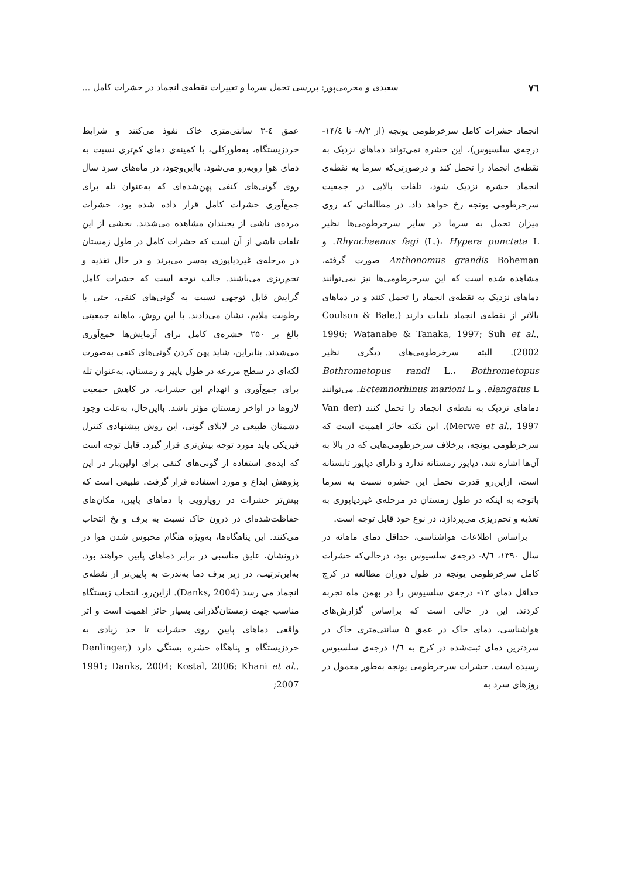٧٦ سعیدی و محرمی‌پور: بررسی تحمل سرما و تغییرات نقطه‌ی انجماد در حشرات کامل ...
انجماد حشرات کامل سرخرطومی یونجه (از ۸/۲- تا ۱۴/٤- درجه‌ی سلسیوس)، این حشره نمی‌تواند دماهای نزدیک به نقطه‌ی انجماد را تحمل کند و درصورتی‌که سرما به نقطه‌ی انجماد حشره نزدیک شود، تلفات بالایی در جمعیت سرخرطومی یونجه رخ خواهد داد. در مطالعاتی که روی میزان تحمل به سرما در سایر سرخرطومی‌ها نظیر Rhynchaenus fagi (L.)، Hypera punctata L. و Anthonomus grandis Boheman صورت گرفته، مشاهده شده است که این سرخرطومی‌ها نیز نمی‌توانند دماهای نزدیک به نقطه‌ی انجماد را تحمل کنند و در دماهای بالاتر از نقطه‌ی انجماد تلفات دارند (Coulson & Bale, 1996; Watanabe & Tanaka, 1997; Suh et al., 2002). البته سرخرطومی‌های دیگری نظیر Bothrometopus randi L.، Bothrometopus elangatus L. و Ectemnorhinus marioni L. می‌توانند دماهای نزدیک به نقطه‌ی انجماد را تحمل کنند (Van der Merwe et al., 1997). این نکته حائز اهمیت است که سرخرطومی یونجه، برخلاف سرخرطومی‌هایی که در بالا به آن‌ها اشاره شد، دیاپوز زمستانه ندارد و دارای دیاپوز تابستانه است، ازاین‌رو قدرت تحمل این حشره نسبت به سرما باتوجه به اینکه در طول زمستان در مرحله‌ی غیردیاپوزی به تغذیه و تخم‌ریزی می‌پردازد، در نوع خود قابل توجه است.
براساس اطلاعات هواشناسی، حداقل دمای ماهانه در سال ۱۳۹۰، ۸/٦- درجه‌ی سلسیوس بود، درحالی‌که حشرات کامل سرخرطومی یونجه در طول دوران مطالعه در کرج حداقل دمای ۱۲- درجه‌ی سلسیوس را در بهمن ماه تجربه کردند. این در حالی است که براساس گزارش‌های هواشناسی، دمای خاک در عمق ۵ سانتی‌متری خاک در سردترین دمای ثبت‌شده در کرج به ۱/٦ درجه‌ی سلسیوس رسیده است. حشرات سرخرطومی یونجه به‌طور معمول در روزهای سرد به
عمق ٤-۳ سانتی‌متری خاک نفوذ می‌کنند و شرایط خردزیستگاه، به‌طورکلی، با کمینه‌ی دمای کم‌تری نسبت به دمای هوا روبه‌رو می‌شود. بااین‌وجود، در ماه‌های سرد سال روی گونی‌های کنفی پهن‌شده‌ای که به‌عنوان تله برای جمع‌آوری حشرات کامل قرار داده شده بود، حشرات مرده‌ی ناشی از یخبندان مشاهده می‌شدند. بخشی از این تلفات ناشی از آن است که حشرات کامل در طول زمستان در مرحله‌ی غیردیاپوزی به‌سر می‌برند و در حال تغذیه و تخم‌ریزی می‌باشند. جالب توجه است که حشرات کامل گرایش قابل توجهی نسبت به گونی‌های کنفی، حتی با رطوبت ملایم، نشان می‌دادند. با این روش، ماهانه جمعیتی بالغ بر ۲۵۰ حشره‌ی کامل برای آزمایش‌ها جمع‌آوری می‌شدند. بنابراین، شاید پهن کردن گونی‌های کنفی به‌صورت لکه‌ای در سطح مزرعه در طول پاییز و زمستان، به‌عنوان تله برای جمع‌آوری و انهدام این حشرات، در کاهش جمعیت لاروها در اواخر زمستان مؤثر باشد. بااین‌حال، به‌علت وجود دشمنان طبیعی در لابلای گونی، این روش پیشنهادی کنترل فیزیکی باید مورد توجه بیش‌تری قرار گیرد. قابل توجه است که ایده‌ی استفاده از گونی‌های کنفی برای اولین‌بار در این پژوهش ابداع و مورد استفاده قرار گرفت. طبیعی است که بیش‌تر حشرات در رویارویی با دماهای پایین، مکان‌های حفاظت‌شده‌ای در درون خاک نسبت به برف و یخ انتخاب می‌کنند. این پناهگاه‌ها، به‌ویژه هنگام محبوس شدن هوا در درونشان، عایق مناسبی در برابر دماهای پایین خواهند بود. به‌این‌ترتیب، در زیر برف دما به‌ندرت به پایین‌تر از نقطه‌ی انجماد می رسد (Danks, 2004). ازاین‌رو، انتخاب زیستگاه مناسب جهت زمستان‌گذرانی بسیار حائز اهمیت است و اثر واقعی دماهای پایین روی حشرات تا حد زیادی به خردزیستگاه و پناهگاه حشره بستگی دارد (Denlinger, 1991; Danks, 2004; Kostal, 2006; Khani et al., 2007;